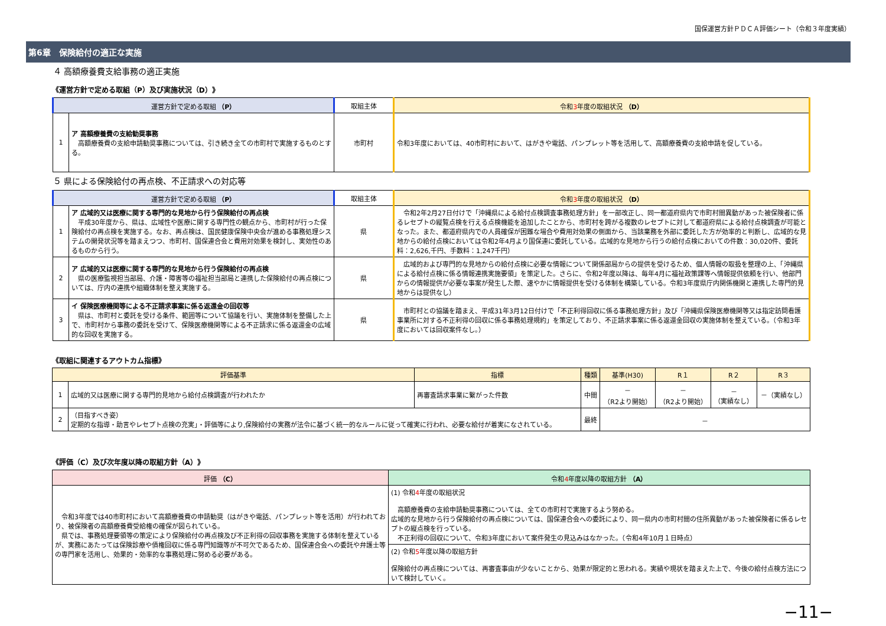国保運営方針ＰＤＣＡ評価シート（令和３年度実績）
第6章　保険給付の適正な実施
４ 高額療養費支給事務の適正実施
《運営方針で定める取組（P）及び実施状況（D）》
| 運営方針で定める取組 （P） | | 取組主体 | 令和 3 年度の取組状況 （D） |
| --- | --- | --- | --- |
| 1 | ア 高額療養費の支給勧奨事務 高額療養費の支給申請勧奨事務については、引き続き全ての市町村で実施するものとする。 | 市町村 | 令和3年度においては、40市町村において、はがきや電話、パンプレット等を活用して、高額療養費の支給申請を促している。 |
５ 県による保険給付の再点検、不正請求への対応等
| 運営方針で定める取組 （P） | | 取組主体 | 令和 3 年度の取組状況 （D） |
| --- | --- | --- | --- |
| 1 | ア 広域的又は医療に関する専門的な見地から行う保険給付の再点検 平成30年度から、県は、広域性や医療に関する専門性の観点から、市町村が行った保険給付の再点検を実施する。なお、再点検は、国民健康保険中央会が進める事務処理システムの開発状況等を踏まえつつ、市町村、国保連合会と費用対効果を検討し、実効性のあるものから行う。 | 県 | 令和2年2月27日付けで「沖縄県による給付点検調査事務処理方針」を一部改正し、同一都道府県内で市町村間異動があった被保険者に係るレセプトの縦覧点検を行える点検機能を追加したことから、市町村を跨がる複数のレセプトに対して都道府県による給付点検調査が可能となった。また、都道府県内での人員確保が困難な場合や費用対効果の側面から、当該業務を外部に委託した方が効率的と判断し、広域的な見地からの給付点検においては令和2年4月より国保連に委託している。広域的な見地から行うの給付点検においての件数：30,020件、委託料：2,626,千円、手数料：1,247千円） |
| 2 | ア 広域的又は医療に関する専門的な見地から行う保険給付の再点検 県の医療監視担当部局、介護・障害等の福祉担当部局と連携した保険給付の再点検については、庁内の連携や組織体制を整え実施する。 | 県 | 広域的および専門的な見地からの給付点検に必要な情報について関係部局からの提供を受けるため、個人情報の取扱を整理の上、「沖縄県による給付点検に係る情報連携実施要領」を策定した。さらに、令和2年度以降は、毎年4月に福祉政策課等へ情報提供依頼を行い、他部門からの情報提供が必要な事案が発生した際、速やかに情報提供を受ける体制を構築している。令和3年度県庁内関係機関と連携した専門的見地からは提供なし） |
| 3 | イ 保険医療機関等による不正請求事案に係る返還金の回収等 県は、市町村と委託を受ける条件、範囲等について協議を行い、実施体制を整備した上で、市町村から事務の委託を受けて、保険医療機関等による不正請求に係る返還金の広域的な回収を実施する。 | 県 | 市町村との協議を踏まえ、平成31年3月12日付けで「不正利得回収に係る事務処理方針」及び「沖縄県保険医療機関等又は指定訪問看護事業所に対する不正利得の回収に係る事務処理規約」を策定しており、不正請求事案に係る返還金回収の実施体制を整えている。（令和3年度においては回収案件なし。） |
《取組に関連するアウトカム指標》
| 評価基準 | | 指標 | 種類 | 基準(H30) | R１ | R２ | R３ |
| --- | --- | --- | --- | --- | --- | --- | --- |
| 1 | 広域的又は医療に関する専門的見地から給付点検調査が行われたか | 再審査請求事業に繋がった件数 | 中間 | － （R2より開始） | － （R2より開始） | － （実績なし） | －（実績なし） |
| 2 | （目指すべき姿） 定期的な指導・助言やレセプト点検の充実」・評価等により,保険給付の実務が法令に基づく統一的なルールに従って確実に行われ、必要な給付が着実になされている。 | | 最終 | － | | | |
《評価（C）及び次年度以降の取組方針（A）》
| 評価 （C） | 令和 4 年度以降の取組方針 （A） |
| --- | --- |
| 令和3年度では40市町村において高額療養費の申請勧奨（はがきや電話、パンプレット等を活用）が行われており、被保険者の高額療養費受給権の確保が図られている。 県では、事務処理要領等の策定により保険給付の再点検及び不正利得の回収事務を実施する体制を整えているが、実務にあたっては保険診療や債権回収に係る専門知識等が不可欠であるため、国保連合会への委託や弁護士等の専門家を活用し、効果的・効率的な事務処理に努める必要がある。 | (1) 令和 4 年度の取組状況 高額療養費の支給申請勧奨事務については、全ての市町村で実施するよう努める。 広域的な見地から行う保険給付の再点検については、国保連合会への委託により、同一県内の市町村間の住所異動があった被保険者に係るレセプトの縦点検を行っている。 不正利得の回収について、令和3年度において案件発生の見込みはなかった。（令和4年10月１日時点） |
| | (2) 令和 5 年度以降の取組方針 保険給付の再点検については、再審査事由が少ないことから、効果が限定的と思われる。実績や現状を踏まえた上で、今後の給付点検方法について検討していく。 |
−11−